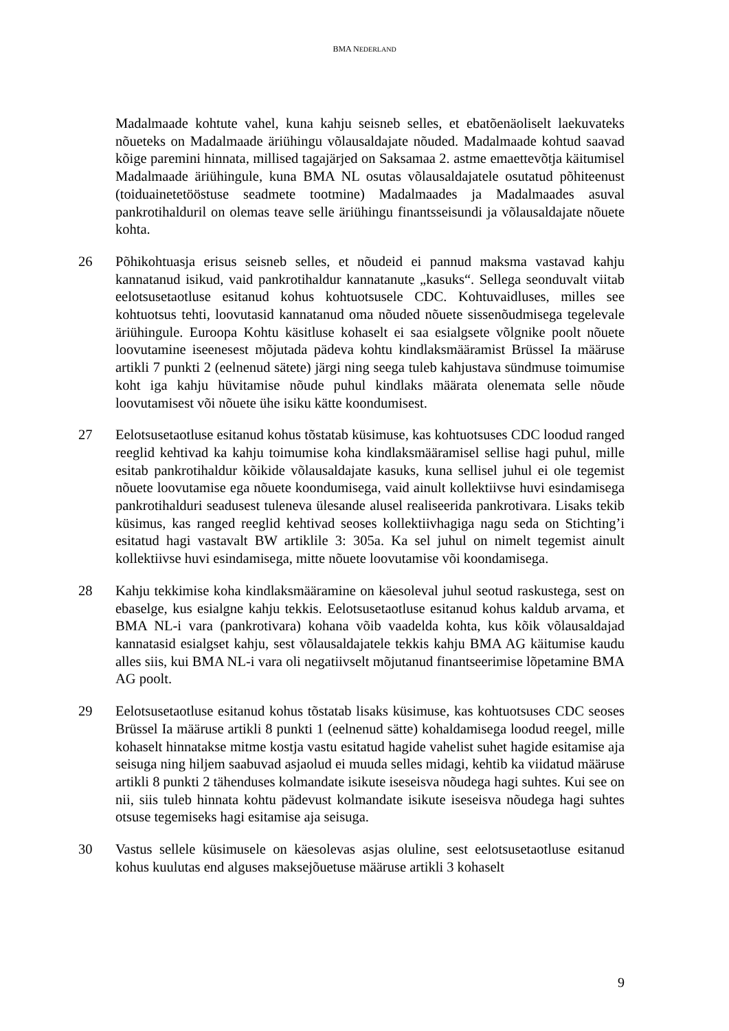BMA NEDERLAND
Madalmaade kohtute vahel, kuna kahju seisneb selles, et ebatõenäoliselt laekuvateks nõueteks on Madalmaade äriühingu võlausaldajate nõuded. Madalmaade kohtud saavad kõige paremini hinnata, millised tagajärjed on Saksamaa 2. astme emaettevõtja käitumisel Madalmaade äriühingule, kuna BMA NL osutas võlausaldajatele osutatud põhiteenust (toiduainetetööstuse seadmete tootmine) Madalmaades ja Madalmaades asuval pankrotihalduril on olemas teave selle äriühingu finantsseisundi ja võlausaldajate nõuete kohta.
26 Põhikohtuasja erisus seisneb selles, et nõudeid ei pannud maksma vastavad kahju kannatanud isikud, vaid pankrotihaldur kannatanute „kasuks“. Sellega seonduvalt viitab eelotsusetaotluse esitanud kohus kohtuotsusele CDC. Kohtuvaidluses, milles see kohtuotsus tehti, loovutasid kannatanud oma nõuded nõuete sissenõudmisega tegelevale äriühingule. Euroopa Kohtu käsitluse kohaselt ei saa esialgsete võlgnike poolt nõuete loovutamine iseenesest mõjutada pädeva kohtu kindlaksmääramist Brüssel Ia määruse artikli 7 punkti 2 (eelnenud sätete) järgi ning seega tuleb kahjustava sündmuse toimumise koht iga kahju hüvitamise nõude puhul kindlaks määrata olenemata selle nõude loovutamisest või nõuete ühe isiku kätte koondumisest.
27 Eelotsusetaotluse esitanud kohus tõstatab küsimuse, kas kohtuotsuses CDC loodud ranged reeglid kehtivad ka kahju toimumise koha kindlaksmääramisel sellise hagi puhul, mille esitab pankrotihaldur kõikide võlausaldajate kasuks, kuna sellisel juhul ei ole tegemist nõuete loovutamise ega nõuete koondumisega, vaid ainult kollektiivse huvi esindamisega pankrotihalduri seadusest tuleneva ülesande alusel realiseerida pankrotivara. Lisaks tekib küsimus, kas ranged reeglid kehtivad seoses kollektiivhagiga nagu seda on Stichting’i esitatud hagi vastavalt BW artiklile 3: 305a. Ka sel juhul on nimelt tegemist ainult kollektiivse huvi esindamisega, mitte nõuete loovutamise või koondamisega.
28 Kahju tekkimise koha kindlaksmääramine on käesoleval juhul seotud raskustega, sest on ebaselge, kus esialgne kahju tekkis. Eelotsusetaotluse esitanud kohus kaldub arvama, et BMA NL-i vara (pankrotivara) kohana võib vaadelda kohta, kus kõik võlausaldajad kannatasid esialgset kahju, sest võlausaldajatele tekkis kahju BMA AG käitumise kaudu alles siis, kui BMA NL-i vara oli negatiivselt mõjutanud finantseerimise lõpetamine BMA AG poolt.
29 Eelotsusetaotluse esitanud kohus tõstatab lisaks küsimuse, kas kohtuotsuses CDC seoses Brüssel Ia määruse artikli 8 punkti 1 (eelnenud sätte) kohaldamisega loodud reegel, mille kohaselt hinnatakse mitme kostja vastu esitatud hagide vahelist suhet hagide esitamise aja seisuga ning hiljem saabuvad asjaolud ei muuda selles midagi, kehtib ka viidatud määruse artikli 8 punkti 2 tähenduses kolmandate isikute iseseisva nõudega hagi suhtes. Kui see on nii, siis tuleb hinnata kohtu pädevust kolmandate isikute iseseisva nõudega hagi suhtes otsuse tegemiseks hagi esitamise aja seisuga.
30 Vastus sellele küsimusele on käesolevas asjas oluline, sest eelotsusetaotluse esitanud kohus kuulutas end alguses maksejõuetuse määruse artikli 3 kohaselt
9